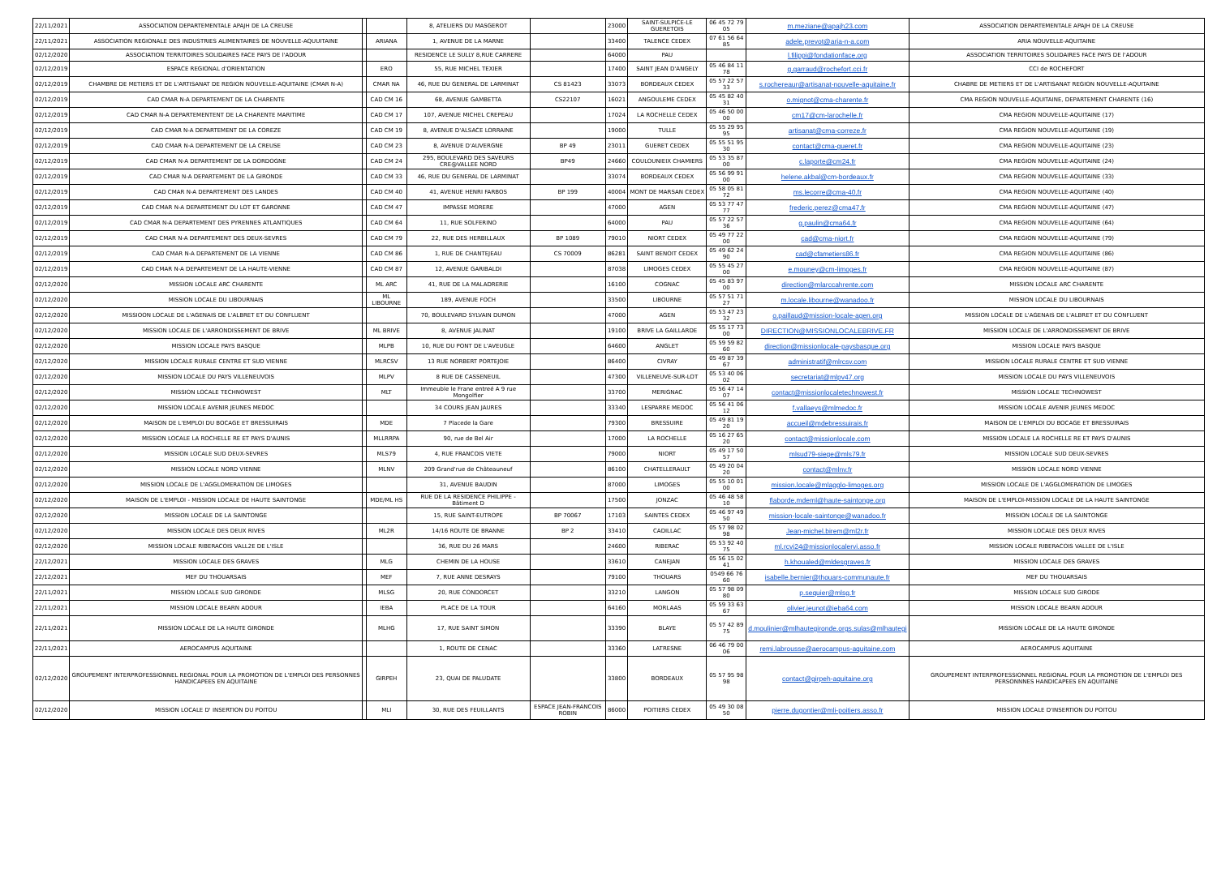| 22/11/2021 | ASSOCIATION DEPARTEMENTALE APAJH DE LA CREUSE | | | 8, ATELIERS DU MASGEROT | | 23000 | SAINT-SULPICE-LE GUERETOIS | 06 45 72 79 05 | m.meziane@apajh23.com | ASSOCIATION DEPARTEMENTALE APAJH DE LA CREUSE |
| 22/11/2021 | ASSOCIATION REGIONALE DES INDUSTRIES ALIMENTAIRES DE NOUVELLE-AQUUITAINE | | ARIANA | 1, AVENUE DE LA MARNE | | 33400 | TALENCE CEDEX | 07 61 56 64 85 | adele.prevot@aria-n-a.com | ARIA NOUVELLE-AQUITAINE |
| 02/12/2020 | ASSOCIATION TERRITOIRES SOLIDAIRES FACE PAYS DE l'ADOUR | | | RESIDENCE LE SULLY 8,RUE CARRERE | | 64000 | PAU | | l.filippi@fondationface.org | ASSOCIATION TERRITOIRES SOLIDAIRES FACE PAYS DE l'ADOUR |
| 02/12/2019 | ESPACE REGIONAL d'ORIENTATION | | ERO | 55, RUE MICHEL TEXIER | | 17400 | SAINT JEAN D'ANGELY | 05 46 84 11 78 | g.garraud@rochefort.cci.fr | CCI de ROCHEFORT |
| 02/12/2019 | CHAMBRE DE METIERS ET DE L'ARTISANAT DE REGION NOUVELLE-AQUITAINE (CMAR N-A) | | CMAR NA | 46, RUE DU GENERAL DE LARMINAT | CS 81423 | 33073 | BORDEAUX CEDEX | 05 57 22 57 33 | s.rochereaur@artisanat-nouvelle-aquitaine.fr | CHABRE DE METIERS ET DE L'ARTISANAT REGION NOUVELLE-AQUITAINE |
| 02/12/2019 | CAD CMAR N-A DEPARTEMENT DE LA CHARENTE | | CAD CM 16 | 68, AVENUE GAMBETTA | CS22107 | 16021 | ANGOULEME CEDEX | 05 45 82 40 31 | o.mignot@cma-charente.fr | CMA REGION NOUVELLE-AQUITAINE, DEPARTEMENT CHARENTE (16) |
| 02/12/2019 | CAD CMAR N-A DEPARTEMENTENT DE LA CHARENTE MARITIME | | CAD CM 17 | 107, AVENUE MICHEL CREPEAU | | 17024 | LA ROCHELLE CEDEX | 05 46 50 00 00 | cm17@cm-larochelle.fr | CMA REGION NOUVELLE-AQUITAINE (17) |
| 02/12/2019 | CAD CMAR N-A DEPARTEMENT DE LA COREZE | | CAD CM 19 | 8, AVENUE D'ALSACE LORRAINE | | 19000 | TULLE | 05 55 29 95 95 | artisanat@cma-correze.fr | CMA REGION NOUVELLE-AQUITAINE (19) |
| 02/12/2019 | CAD CMAR N-A DEPARTEMENT DE LA CREUSE | | CAD CM 23 | 8, AVENUE D'AUVERGNE | BP 49 | 23011 | GUERET CEDEX | 05 55 51 95 30 | contact@cma-gueret.fr | CMA REGION NOUVELLE-AQUITAINE (23) |
| 02/12/2019 | CAD CMAR N-A DEPARTEMENT DE LA DORDOGNE | | CAD CM 24 | 295, BOULEVARD DES SAVEURS CRE@VALLEE NORD | BP49 | 24660 | COULOUNIEIX CHAMIERS | 05 53 35 87 00 | c.laporte@cm24.fr | CMA REGION NOUVELLE-AQUITAINE (24) |
| 02/12/2019 | CAD CMAR N-A DEPARTEMENT DE LA GIRONDE | | CAD CM 33 | 46, RUE DU GENERAL DE LARMINAT | | 33074 | BORDEAUX CEDEX | 05 56 99 91 00 | helene.akbal@cm-bordeaux.fr | CMA REGION NOUVELLE-AQUITAINE (33) |
| 02/12/2019 | CAD CMAR N-A DEPARTEMENT DES LANDES | | CAD CM 40 | 41, AVENUE HENRI FARBOS | BP 199 | 40004 | MONT DE MARSAN CEDEX | 05 58 05 81 72 | ms.lecorre@cma-40.fr | CMA REGION NOUVELLE-AQUITAINE (40) |
| 02/12/2019 | CAD CMAR N-A DEPARTEMENT DU LOT ET GARONNE | | CAD CM 47 | IMPASSE MORERE | | 47000 | AGEN | 05 53 77 47 77 | frederic.perez@cma47.fr | CMA REGION NOUVELLE-AQUITAINE (47) |
| 02/12/2019 | CAD CMAR N-A DEPARTEMENT DES PYRENNES ATLANTIQUES | | CAD CM 64 | 11, RUE SOLFERINO | | 64000 | PAU | 05 57 22 57 36 | g.paulin@cma64.fr | CMA REGION NOUVELLE-AQUITAINE (64) |
| 02/12/2019 | CAD CMAR N-A DEPARTEMENT DES DEUX-SEVRES | | CAD CM 79 | 22, RUE DES HERBILLAUX | BP 1089 | 79010 | NIORT CEDEX | 05 49 77 22 00 | cad@cma-niort.fr | CMA REGION NOUVELLE-AQUITAINE (79) |
| 02/12/2019 | CAD CMAR N-A DEPARTEMENT DE LA VIENNE | | CAD CM 86 | 1, RUE DE CHANTEJEAU | CS 70009 | 86281 | SAINT BENOIT CEDEX | 05 49 62 24 90 | cad@cfametiers86.fr | CMA REGION NOUVELLE-AQUITAINE (86) |
| 02/12/2019 | CAD CMAR N-A DEPARTEMENT DE LA HAUTE-VIENNE | | CAD CM 87 | 12, AVENUE GARIBALDI | | 87038 | LIMOGES CEDEX | 05 55 45 27 00 | e.mouney@cm-limoges.fr | CMA REGION NOUVELLE-AQUITAINE (87) |
| 02/12/2020 | MISSION LOCALE ARC CHARENTE | | ML ARC | 41, RUE DE LA MALADRERIE | | 16100 | COGNAC | 05 45 83 97 00 | direction@mlarccahrente.com | MISSION LOCALE ARC CHARENTE |
| 02/12/2020 | MISSION LOCALE DU LIBOURNAIS | | ML LIBOURNE | 189, AVENUE FOCH | | 33500 | LIBOURNE | 05 57 51 71 27 | m.locale.libourne@wanadoo.fr | MISSION LOCALE DU LIBOURNAIS |
| 02/12/2020 | MISSIOON LOCALE DE L'AGENAIS DE L'ALBRET ET DU CONFLUENT | | | 70, BOULEVARD SYLVAIN DUMON | | 47000 | AGEN | 05 53 47 23 32 | o.paillaud@mission-locale-agen.org | MISSION LOCALE DE L'AGENAIS DE L'ALBRET ET DU CONFLUENT |
| 02/12/2020 | MISSION LOCALE DE L'ARRONDISSEMENT DE BRIVE | | ML BRIVE | 8, AVENUE JALINAT | | 19100 | BRIVE LA GAILLARDE | 05 55 17 73 00 | DIRECTION@MISSIONLOCALEBRIVE.FR | MISSION LOCALE DE L'ARRONDISSEMENT DE BRIVE |
| 02/12/2020 | MISSION LOCALE PAYS BASQUE | | MLPB | 10, RUE DU PONT DE L'AVEUGLE | | 64600 | ANGLET | 05 59 59 82 60 | direction@missionlocale-paysbasque.org | MISSION LOCALE PAYS BASQUE |
| 02/12/2020 | MISSION LOCALE RURALE CENTRE ET SUD VIENNE | | MLRCSV | 13 RUE NORBERT PORTEJOIE | | 86400 | CIVRAY | 05 49 87 39 67 | administratif@mlrcsv.com | MISSION LOCALE RURALE CENTRE ET SUD VIENNE |
| 02/12/2020 | MISSION LOCALE DU PAYS VILLENEUVOIS | | MLPV | 8 RUE DE CASSENEUIL | | 47300 | VILLENEUVE-SUR-LOT | 05 53 40 06 02 | secretariat@mlpv47.org | MISSION LOCALE DU PAYS VILLENEUVOIS |
| 02/12/2020 | MISSION LOCALE TECHNOWEST | | MLT | Immeuble le Frane entreé A 9 rue Mongolfier | | 33700 | MERIGNAC | 05 56 47 14 07 | contact@missionlocaletechnowest.fr | MISSION LOCALE TECHNOWEST |
| 02/12/2020 | MISSION LOCALE AVENIR JEUNES MEDOC | | | 34 COURS JEAN JAURES | | 33340 | LESPARRE MEDOC | 05 56 41 06 12 | f.vallaeys@mlmedoc.fr | MISSION LOCALE AVENIR JEUNES MEDOC |
| 02/12/2020 | MAISON DE L'EMPLOI DU BOCAGE ET BRESSUIRAIS | | MDE | 7 Placede la Gare | | 79300 | BRESSUIRE | 05 49 81 19 20 | accueil@mdebressuirais.fr | MAISON DE L'EMPLOI DU BOCAGE ET BRESSUIRAIS |
| 02/12/2020 | MISSION LOCALE LA ROCHELLE RE ET PAYS D'AUNIS | | MLLRRPA | 90, rue de Bel Air | | 17000 | LA ROCHELLE | 05 16 27 65 20 | contact@missionlocale.com | MISSION LOCALE LA ROCHELLE RE ET PAYS D'AUNIS |
| 02/12/2020 | MISSION LOCALE SUD DEUX-SEVRES | | MLS79 | 4, RUE FRANCOIS VIETE | | 79000 | NIORT | 05 49 17 50 57 | mlsud79-siege@mls79.fr | MISSION LOCALE SUD DEUX-SEVRES |
| 02/12/2020 | MISSION LOCALE NORD VIENNE | | MLNV | 209 Grand'rue de Châteauneuf | | 86100 | CHATELLERAULT | 05 49 20 04 20 | contact@mlnv.fr | MISSION LOCALE NORD VIENNE |
| 02/12/2020 | MISSION LOCALE DE L'AGGLOMERATION DE LIMOGES | | | 31, AVENUE BAUDIN | | 87000 | LIMOGES | 05 55 10 01 00 | mission.locale@mlagglo-limoges.org | MISSION LOCALE DE L'AGGLOMERATION DE LIMOGES |
| 02/12/2020 | MAISON DE L'EMPLOI - MISSION LOCALE DE HAUTE SAINTONGE | | MDE/ML HS | RUE DE LA RESIDENCE PHILIPPE - Bâtiment D | | 17500 | JONZAC | 05 46 48 58 10 | flaborde.mdeml@haute-saintonge.org | MAISON DE L'EMPLOI-MISSION LOCALE DE LA HAUTE SAINTONGE |
| 02/12/2020 | MISSION LOCALE DE LA SAINTONGE | | | 15, RUE SAINT-EUTROPE | BP 70067 | 17103 | SAINTES CEDEX | 05 46 97 49 50 | mission-locale-saintonge@wanadoo.fr | MISSION LOCALE DE LA SAINTONGE |
| 02/12/2020 | MISSION LOCALE DES DEUX RIVES | | ML2R | 14/16 ROUTE DE BRANNE | BP 2 | 33410 | CADILLAC | 05 57 98 02 98 | Jean-michel.birem@ml2r.fr | MISSION LOCALE DES DEUX RIVES |
| 02/12/2020 | MISSION LOCALE RIBERACOIS VALL2E DE L'ISLE | | | 36, RUE DU 26 MARS | | 24600 | RIBERAC | 05 53 92 40 75 | ml.rcvi24@missionlocalervi.asso.fr | MISSION LOCALE RIBERACOIS VALLEE DE L'ISLE |
| 22/12/2021 | MISSION LOCALE DES GRAVES | | MLG | CHEMIN DE LA HOUSE | | 33610 | CANEJAN | 05 56 15 02 41 | h.khoualed@mldesgraves.fr | MISSION LOCALE DES GRAVES |
| 22/12/2021 | MEF DU THOUARSAIS | | MEF | 7, RUE ANNE DESRAYS | | 79100 | THOUARS | 0549 66 76 60 | isabelle.bernier@thouars-communaute.fr | MEF DU THOUARSAIS |
| 22/11/2021 | MISSION LOCALE SUD GIRONDE | | MLSG | 20, RUE CONDORCET | | 33210 | LANGON | 05 57 98 09 80 | p.sequier@mlsg.fr | MISSION LOCALE SUD GIRODE |
| 22/11/2021 | MISSION LOCALE BEARN ADOUR | | IEBA | PLACE DE LA TOUR | | 64160 | MORLAAS | 05 59 33 63 67 | olivier.jeunot@ieba64.com | MISSION LOCALE BEARN ADOUR |
| 22/11/2021 | MISSION LOCALE DE LA HAUTE GIRONDE | | MLHG | 17, RUE SAINT SIMON | | 33390 | BLAYE | 05 57 42 89 75 | d.moulinier@mlhautegironde.orgs.sulas@mlhautegi | MISSION LOCALE DE LA HAUTE GIRONDE |
| 22/11/2021 | AEROCAMPUS AQUITAINE | | | 1, ROUTE DE CENAC | | 33360 | LATRESNE | 06 46 79 00 06 | remi.labrousse@aerocampus-aquitaine.com | AEROCAMPUS AQUITAINE |
| 02/12/2020 | GROUPEMENT INTERPROFESSIONNEL REGIONAL POUR LA PROMOTION DE L'EMPLOI DES PERSONNES HANDICAPEES EN AQUITAINE | | GIRPEH | 23, QUAI DE PALUDATE | | 33800 | BORDEAUX | 05 57 95 98 98 | contact@girpeh-aquitaine.org | GROUPEMENT INTERPROFESSIONNEL REGIONAL POUR LA PROMOTION DE L'EMPLOI DES PERSONNNES HANDICAPEES EN AQUITAINE |
| 02/12/2020 | MISSION LOCALE D' INSERTION DU POITOU | | MLI | 30, RUE DES FEUILLANTS | ESPACE JEAN-FRANCOIS ROBIN | 86000 | POITIERS CEDEX | 05 49 30 08 50 | pierre.dugontier@mli-poitiers.asso.fr | MISSION LOCALE D'INSERTION DU POITOU |